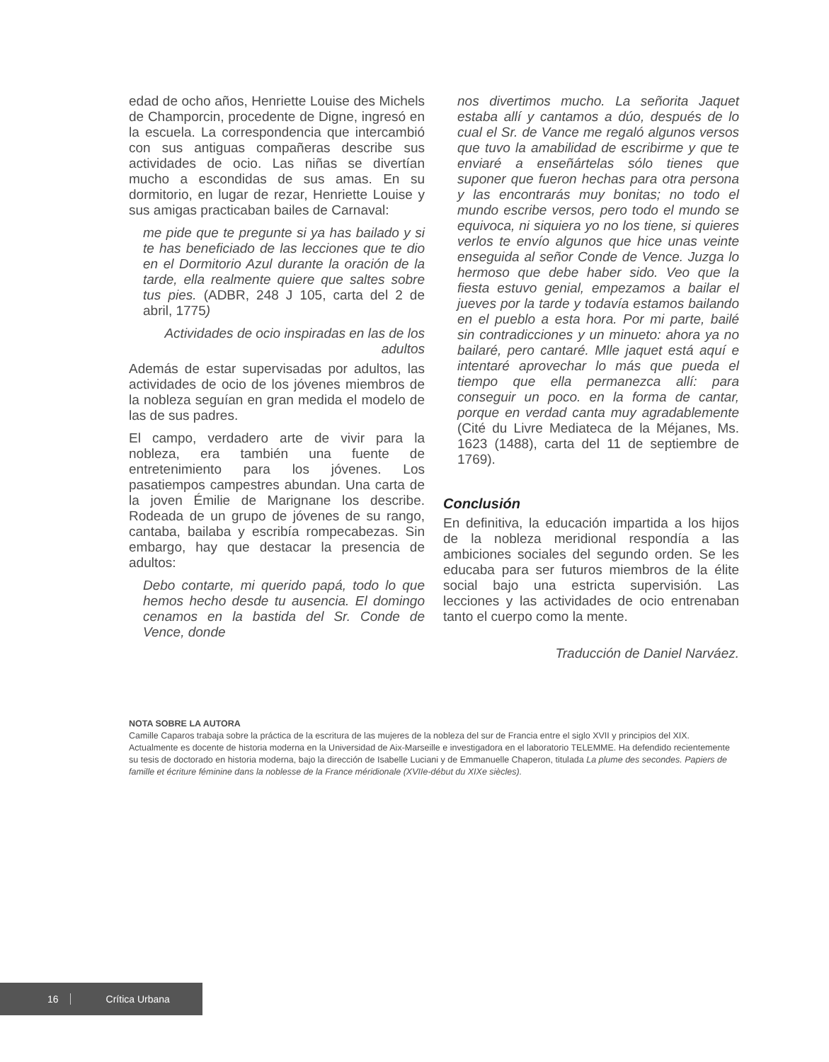edad de ocho años, Henriette Louise des Michels de Champorcin, procedente de Digne, ingresó en la escuela. La correspondencia que intercambió con sus antiguas compañeras describe sus actividades de ocio. Las niñas se divertían mucho a escondidas de sus amas. En su dormitorio, en lugar de rezar, Henriette Louise y sus amigas practicaban bailes de Carnaval:
me pide que te pregunte si ya has bailado y si te has beneficiado de las lecciones que te dio en el Dormitorio Azul durante la oración de la tarde, ella realmente quiere que saltes sobre tus pies. (ADBR, 248 J 105, carta del 2 de abril, 1775)
Actividades de ocio inspiradas en las de los adultos
Además de estar supervisadas por adultos, las actividades de ocio de los jóvenes miembros de la nobleza seguían en gran medida el modelo de las de sus padres.
El campo, verdadero arte de vivir para la nobleza, era también una fuente de entretenimiento para los jóvenes. Los pasatiempos campestres abundan. Una carta de la joven Émilie de Marignane los describe. Rodeada de un grupo de jóvenes de su rango, cantaba, bailaba y escribía rompecabezas. Sin embargo, hay que destacar la presencia de adultos:
Debo contarte, mi querido papá, todo lo que hemos hecho desde tu ausencia. El domingo cenamos en la bastida del Sr. Conde de Vence, donde
nos divertimos mucho. La señorita Jaquet estaba allí y cantamos a dúo, después de lo cual el Sr. de Vance me regaló algunos versos que tuvo la amabilidad de escribirme y que te enviaré a enseñártelas sólo tienes que suponer que fueron hechas para otra persona y las encontrarás muy bonitas; no todo el mundo escribe versos, pero todo el mundo se equivoca, ni siquiera yo no los tiene, si quieres verlos te envío algunos que hice unas veinte enseguida al señor Conde de Vence. Juzga lo hermoso que debe haber sido. Veo que la fiesta estuvo genial, empezamos a bailar el jueves por la tarde y todavía estamos bailando en el pueblo a esta hora. Por mi parte, bailé sin contradicciones y un minueto: ahora ya no bailaré, pero cantaré. Mlle jaquet está aquí e intentaré aprovechar lo más que pueda el tiempo que ella permanezca allí: para conseguir un poco. en la forma de cantar, porque en verdad canta muy agradablemente (Cité du Livre Mediateca de la Méjanes, Ms. 1623 (1488), carta del 11 de septiembre de 1769).
Conclusión
En definitiva, la educación impartida a los hijos de la nobleza meridional respondía a las ambiciones sociales del segundo orden. Se les educaba para ser futuros miembros de la élite social bajo una estricta supervisión. Las lecciones y las actividades de ocio entrenaban tanto el cuerpo como la mente.
Traducción de Daniel Narváez.
NOTA SOBRE LA AUTORA
Camille Caparos trabaja sobre la práctica de la escritura de las mujeres de la nobleza del sur de Francia entre el siglo XVII y principios del XIX. Actualmente es docente de historia moderna en la Universidad de Aix-Marseille e investigadora en el laboratorio TELEMME. Ha defendido recientemente su tesis de doctorado en historia moderna, bajo la dirección de Isabelle Luciani y de Emmanuelle Chaperon, titulada La plume des secondes. Papiers de famille et écriture féminine dans la noblesse de la France méridionale (XVIIe-début du XIXe siècles).
16 Crítica Urbana